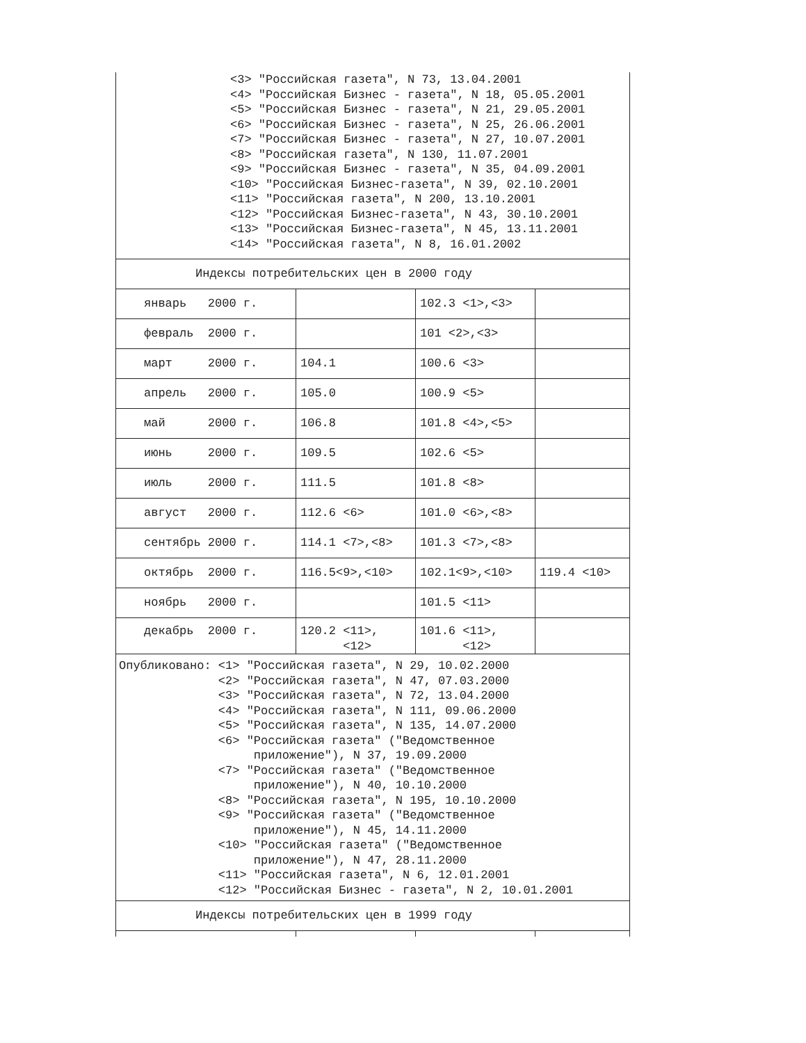| <3> "Российская газета", N 73, 13.04.2001 <4> "Российская Бизнес - газета", N 18, 05.05.2001 <5> "Российская Бизнес - газета", N 21, 29.05.2001 <6> "Российская Бизнес - газета", N 25, 26.06.2001 <7> "Российская Бизнес - газета", N 27, 10.07.2001 <8> "Российская газета", N 130, 11.07.2001 <9> "Российская Бизнес - газета", N 35, 04.09.2001 <10> "Российская Бизнес-газета", N 39, 02.10.2001 <11> "Российская газета", N 200, 13.10.2001 <12> "Российская Бизнес-газета", N 43, 30.10.2001 <13> "Российская Бизнес-газета", N 45, 13.11.2001 <14> "Российская газета", N 8, 16.01.2002 | | | |
| Индексы потребительских цен в 2000 году | | | |
| январь 2000 г. | | 102.3 <1>,<3> | |
| февраль 2000 г. | | 101 <2>,<3> | |
| март 2000 г. | 104.1 | 100.6 <3> | |
| апрель 2000 г. | 105.0 | 100.9 <5> | |
| май 2000 г. | 106.8 | 101.8 <4>,<5> | |
| июнь 2000 г. | 109.5 | 102.6 <5> | |
| июль 2000 г. | 111.5 | 101.8 <8> | |
| август 2000 г. | 112.6 <6> | 101.0 <6>,<8> | |
| сентябрь 2000 г. | 114.1 <7>,<8> | 101.3 <7>,<8> | |
| октябрь 2000 г. | 116.5<9>,<10> | 102.1<9>,<10> | 119.4 <10> |
| ноябрь 2000 г. | | 101.5 <11> | |
| декабрь 2000 г. | 120.2 <11>, <12> | 101.6 <11>, <12> | |
| Опубликовано: <1> "Российская газета", N 29, 10.02.2000 <2> "Российская газета", N 47, 07.03.2000 <3> "Российская газета", N 72, 13.04.2000 <4> "Российская газета", N 111, 09.06.2000 <5> "Российская газета", N 135, 14.07.2000 <6> "Российская газета" ("Ведомственное приложение"), N 37, 19.09.2000 <7> "Российская газета" ("Ведомственное приложение"), N 40, 10.10.2000 <8> "Российская газета", N 195, 10.10.2000 <9> "Российская газета" ("Ведомственное приложение"), N 45, 14.11.2000 <10> "Российская газета" ("Ведомственное приложение"), N 47, 28.11.2000 <11> "Российская газета", N 6, 12.01.2001 <12> "Российская Бизнес - газета", N 2, 10.01.2001 | | | |
| Индексы потребительских цен в 1999 году | | | |